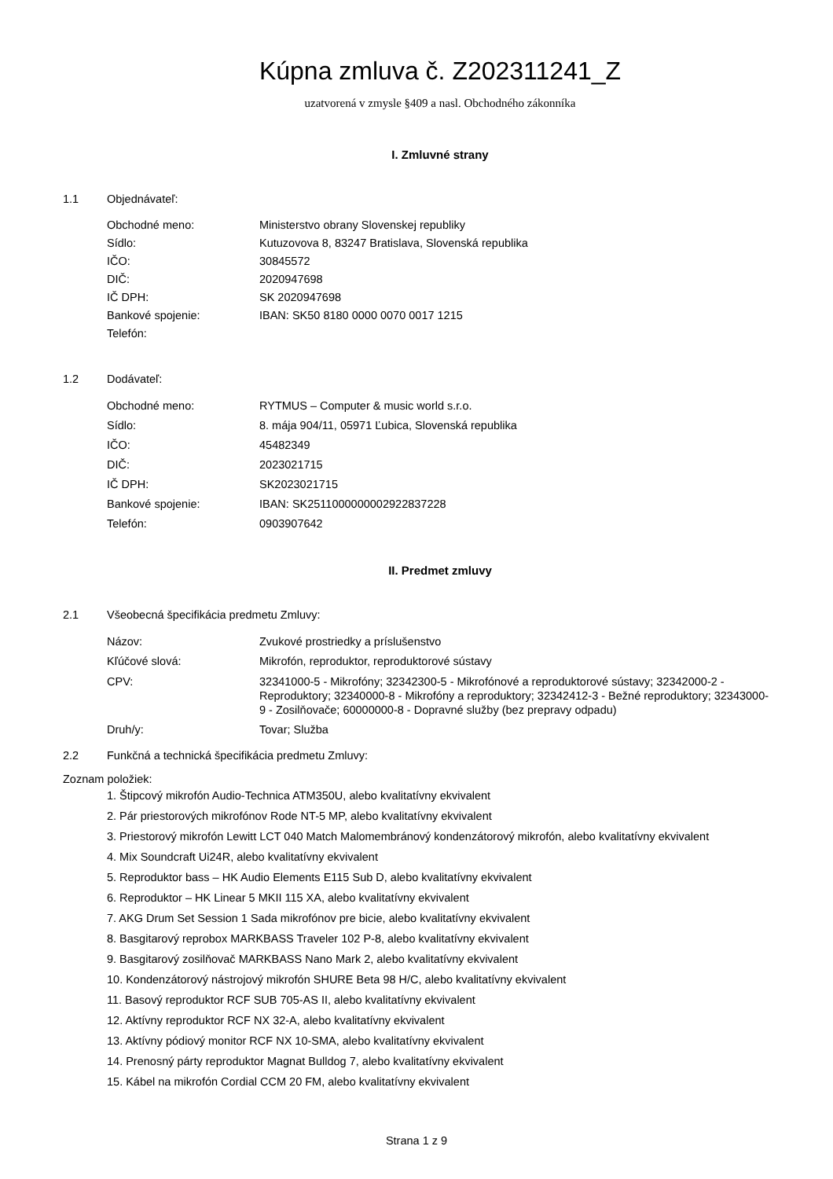Kúpna zmluva č. Z202311241_Z
uzatvorená v zmysle §409 a nasl. Obchodného zákonníka
I. Zmluvné strany
1.1 Objednávateľ:
Obchodné meno: Ministerstvo obrany Slovenskej republiky
Sídlo: Kutuzovova 8, 83247 Bratislava, Slovenská republika
IČO: 30845572
DIČ: 2020947698
IČ DPH: SK 2020947698
Bankové spojenie: IBAN: SK50 8180 0000 0070 0017 1215
Telefón:
1.2 Dodávateľ:
Obchodné meno: RYTMUS – Computer & music world s.r.o.
Sídlo: 8. mája 904/11, 05971 Ľubica, Slovenská republika
IČO: 45482349
DIČ: 2023021715
IČ DPH: SK2023021715
Bankové spojenie: IBAN: SK2511000000002922837228
Telefón: 0903907642
II. Predmet zmluvy
2.1 Všeobecná špecifikácia predmetu Zmluvy:
Názov: Zvukové prostriedky a príslušenstvo
Kľúčové slová: Mikrofón, reproduktor, reproduktorové sústavy
CPV: 32341000-5 - Mikrofóny; 32342300-5 - Mikrofónové a reproduktorové sústavy; 32342000-2 - Reproduktory; 32340000-8 - Mikrofóny a reproduktory; 32342412-3 - Bežné reproduktory; 32343000-9 - Zosilňovače; 60000000-8 - Dopravné služby (bez prepravy odpadu)
Druh/y: Tovar; Služba
2.2 Funkčná a technická špecifikácia predmetu Zmluvy:
Zoznam položiek:
1. Štipcový mikrofón Audio-Technica ATM350U, alebo kvalitatívny ekvivalent
2. Pár priestorových mikrofónov Rode NT-5 MP, alebo kvalitatívny ekvivalent
3. Priestorový mikrofón Lewitt LCT 040 Match Malomembránový kondenzátorový mikrofón, alebo kvalitatívny ekvivalent
4. Mix Soundcraft Ui24R, alebo kvalitatívny ekvivalent
5. Reproduktor bass – HK Audio Elements E115 Sub D, alebo kvalitatívny ekvivalent
6. Reproduktor – HK Linear 5 MKII 115 XA, alebo kvalitatívny ekvivalent
7. AKG Drum Set Session 1 Sada mikrofónov pre bicie, alebo kvalitatívny ekvivalent
8. Basgitarový reprobox MARKBASS Traveler 102 P-8, alebo kvalitatívny ekvivalent
9. Basgitarový zosilňovač MARKBASS Nano Mark 2, alebo kvalitatívny ekvivalent
10. Kondenzátorový nástrojový mikrofón SHURE Beta 98 H/C, alebo kvalitatívny ekvivalent
11. Basový reproduktor RCF SUB 705-AS II, alebo kvalitatívny ekvivalent
12. Aktívny reproduktor RCF NX 32-A, alebo kvalitatívny ekvivalent
13. Aktívny pódiový monitor RCF NX 10-SMA, alebo kvalitatívny ekvivalent
14. Prenosný párty reproduktor Magnat Bulldog 7, alebo kvalitatívny ekvivalent
15. Kábel na mikrofón Cordial CCM 20 FM, alebo kvalitatívny ekvivalent
Strana 1 z 9